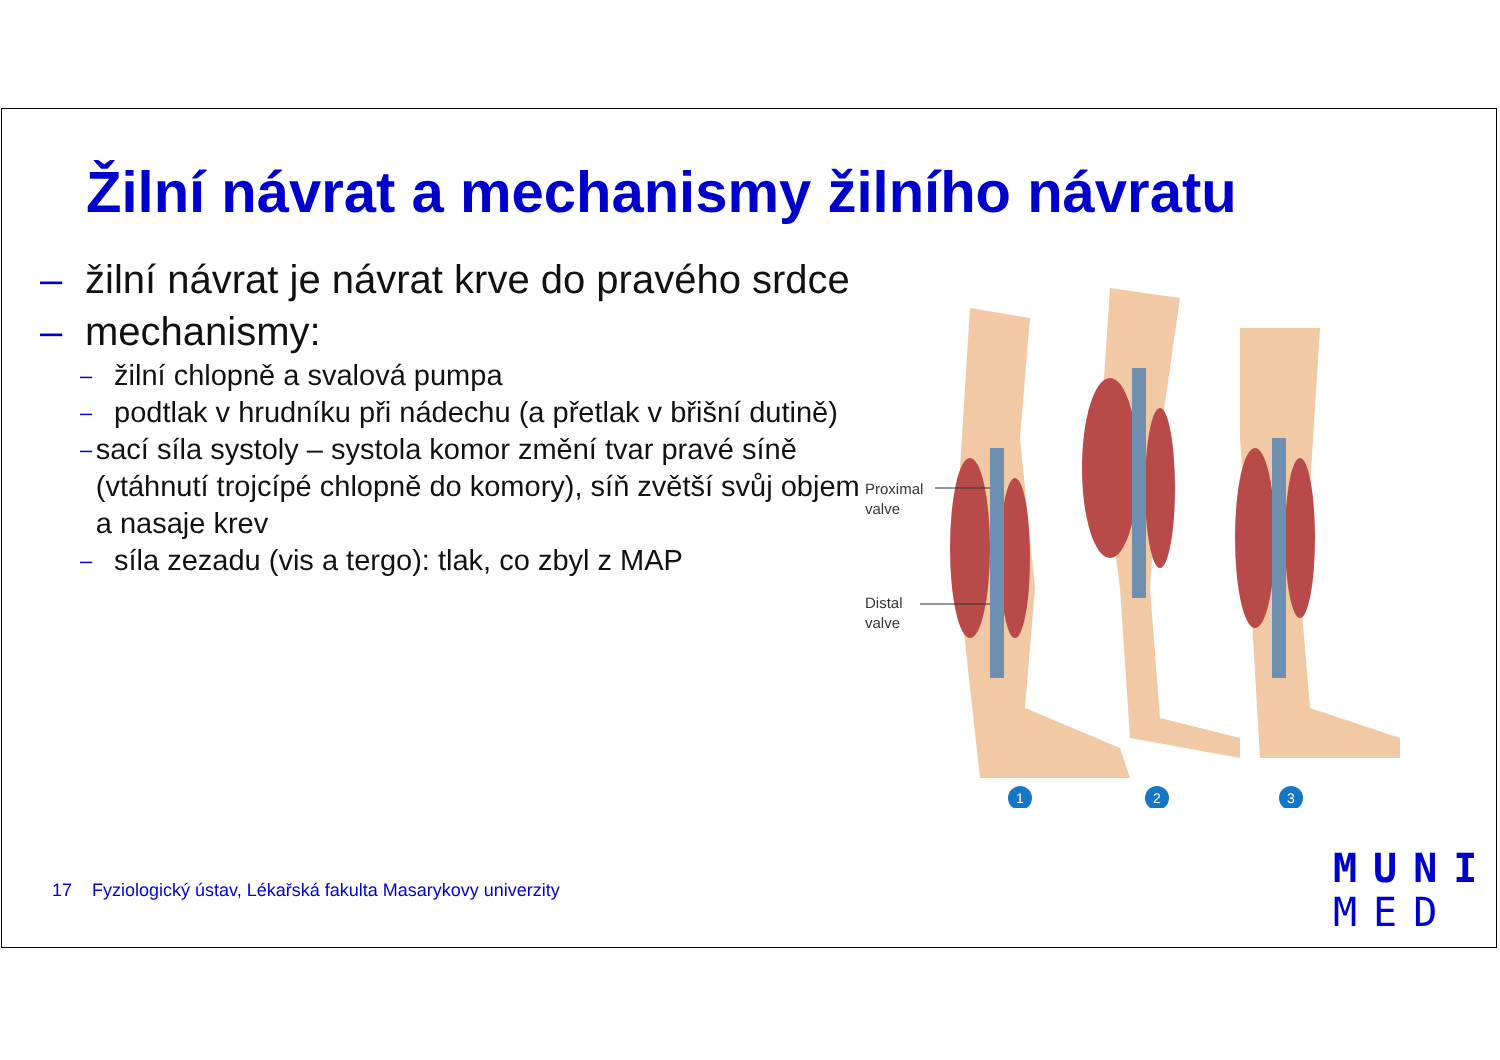Žilní návrat a mechanismy žilního návratu
– žilní návrat je návrat krve do pravého srdce
– mechanismy:
– žilní chlopně a svalová pumpa
– podtlak v hrudníku při nádechu (a přetlak v břišní dutině)
– sací síla systoly – systola komor změní tvar pravé síně (vtáhnutí trojcípé chlopně do komory), síň zvětší svůj objem a nasaje krev
– síla zezadu (vis a tergo): tlak, co zbyl z MAP
Proximal
valve
Distal
valve
1
2
3
17 Fyziologický ústav, Lékařská fakulta Masarykovy univerzity
MUNI
MED